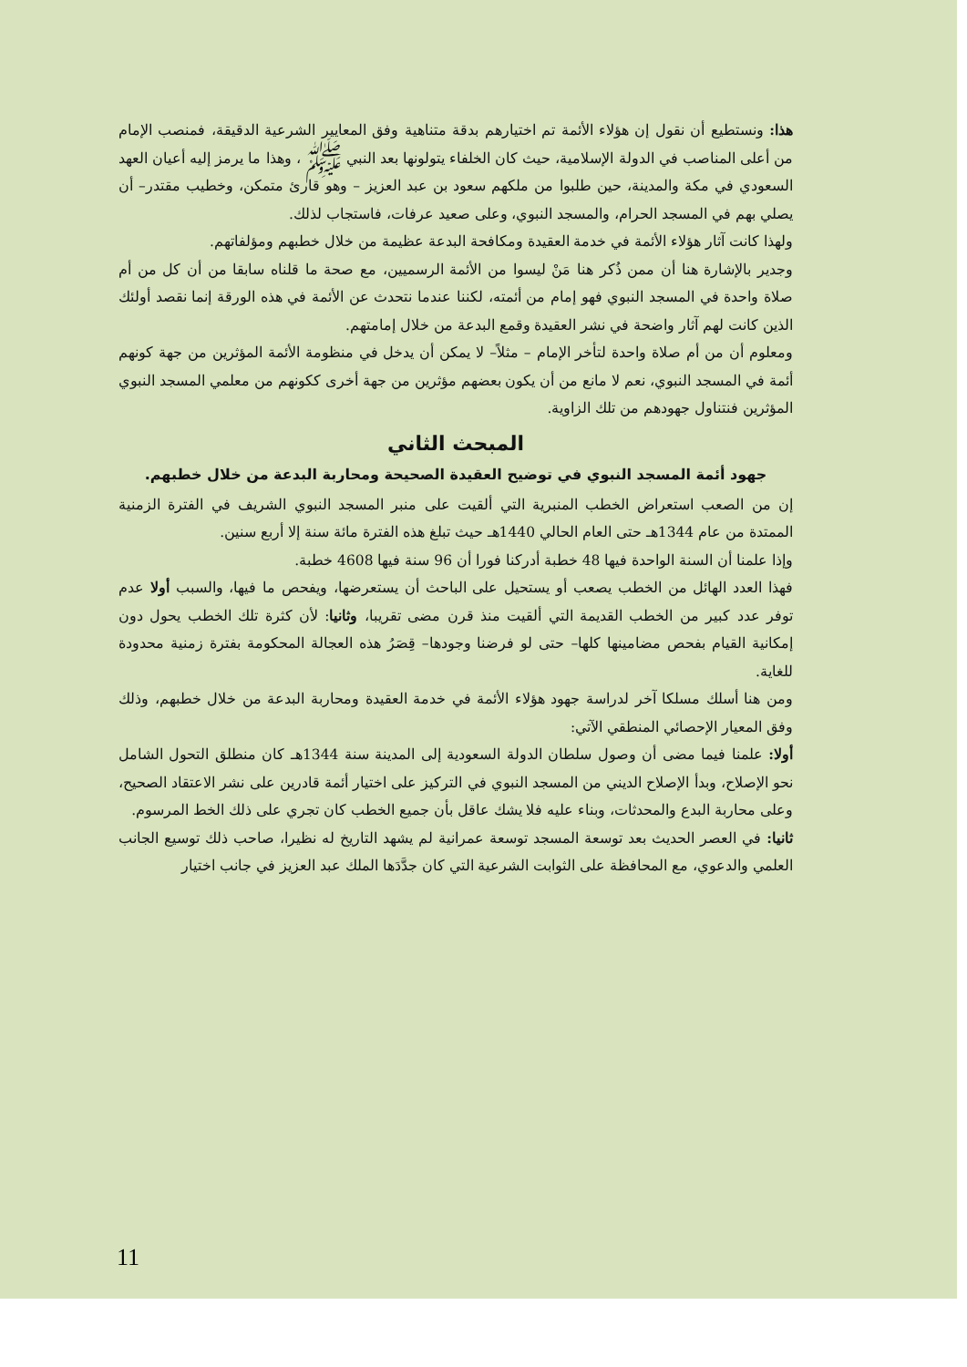هذا: ونستطيع أن نقول إن هؤلاء الأئمة تم اختيارهم بدقة متناهية وفق المعايير الشرعية الدقيقة، فمنصب الإمام من أعلى المناصب في الدولة الإسلامية، حيث كان الخلفاء يتولونها بعد النبي ﷺ ، وهذا ما يرمز إليه أعيان العهد السعودي في مكة والمدينة، حين طلبوا من ملكهم سعود بن عبد العزيز – وهو قارئ متمكن، وخطيب مقتدر– أن يصلي بهم في المسجد الحرام، والمسجد النبوي، وعلى صعيد عرفات، فاستجاب لذلك.
ولهذا كانت آثار هؤلاء الأئمة في خدمة العقيدة ومكافحة البدعة عظيمة من خلال خطبهم ومؤلفاتهم.
وجدير بالإشارة هنا أن ممن ذُكر هنا مَنْ ليسوا من الأئمة الرسميين، مع صحة ما قلناه سابقا من أن كل من أم صلاة واحدة في المسجد النبوي فهو إمام من أئمته، لكننا عندما نتحدث عن الأئمة في هذه الورقة إنما نقصد أولئك الذين كانت لهم آثار واضحة في نشر العقيدة وقمع البدعة من خلال إمامتهم.
ومعلوم أن من أم صلاة واحدة لتأخر الإمام – مثلاً– لا يمكن أن يدخل في منظومة الأئمة المؤثرين من جهة كونهم أئمة في المسجد النبوي، نعم لا مانع من أن يكون بعضهم مؤثرين من جهة أخرى ككونهم من معلمي المسجد النبوي المؤثرين فنتناول جهودهم من تلك الزاوية.
المبحث الثاني
جهود أئمة المسجد النبوي في توضيح العقيدة الصحيحة ومحاربة البدعة من خلال خطبهم.
إن من الصعب استعراض الخطب المنبرية التي ألقيت على منبر المسجد النبوي الشريف في الفترة الزمنية الممتدة من عام 1344هـ حتى العام الحالي 1440هـ حيث تبلغ هذه الفترة مائة سنة إلا أربع سنين.
وإذا علمنا أن السنة الواحدة فيها 48 خطبة أدركنا فورا أن 96 سنة فيها 4608 خطبة.
فهذا العدد الهائل من الخطب يصعب أو يستحيل على الباحث أن يستعرضها، ويفحص ما فيها، والسبب أولا عدم توفر عدد كبير من الخطب القديمة التي ألقيت منذ قرن مضى تقريبا، وثانيا: لأن كثرة تلك الخطب يحول دون إمكانية القيام بفحص مضامينها كلها– حتى لو فرضنا وجودها– قِصَرُ هذه العجالة المحكومة بفترة زمنية محدودة للغاية.
ومن هنا أسلك مسلكا آخر لدراسة جهود هؤلاء الأئمة في خدمة العقيدة ومحاربة البدعة من خلال خطبهم، وذلك وفق المعيار الإحصائي المنطقي الآتي:
أولا: علمنا فيما مضى أن وصول سلطان الدولة السعودية إلى المدينة سنة 1344هـ كان منطلق التحول الشامل نحو الإصلاح، وبدأ الإصلاح الديني من المسجد النبوي في التركيز على اختيار أئمة قادرين على نشر الاعتقاد الصحيح، وعلى محاربة البدع والمحدثات، وبناء عليه فلا يشك عاقل بأن جميع الخطب كان تجري على ذلك الخط المرسوم.
ثانيا: في العصر الحديث بعد توسعة المسجد توسعة عمرانية لم يشهد التاريخ له نظيرا، صاحب ذلك توسيع الجانب العلمي والدعوي، مع المحافظة على الثوابت الشرعية التي كان جدَّدَها الملك عبد العزيز في جانب اختيار
11